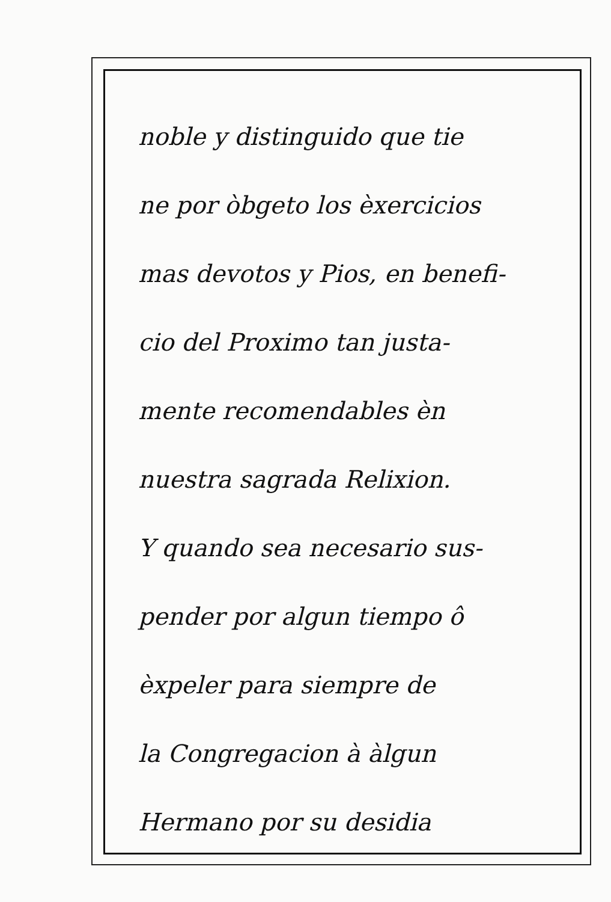noble y distinguido que tie
ne por òbgeto los èxercicios
mas devotos y Pios, en benefi-
cio del Proximo tan justa-
mente recomendables èn
nuestra sagrada Relixion.
Y quando sea necesario sus-
pender por algun tiempo ô
èxpeler para siempre de
la Congregacion à àlgun
Hermano por su desidia